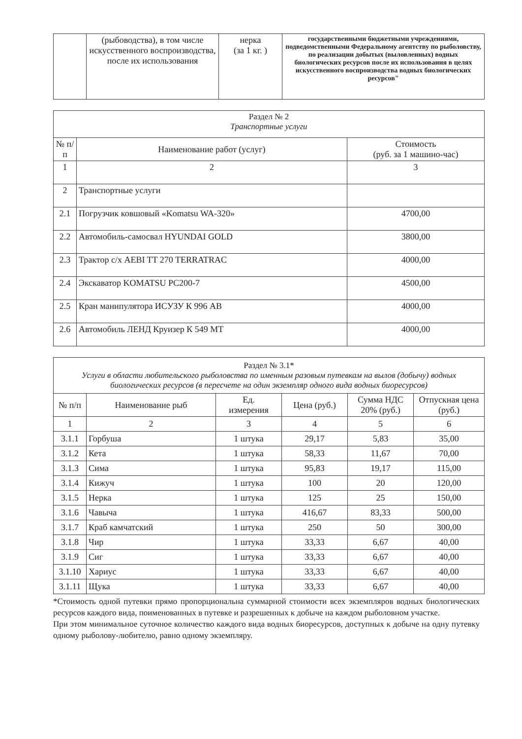| | (рыбоводства), в том числе искусственного воспроизводства, после их использования | нерка (за 1 кг. ) | государственными бюджетными учреждениями, подведомственными Федеральному агентству по рыболовству, по реализации добытых (выловленных) водных биологических ресурсов после их использования в целях искусственного воспроизводства водных биологических ресурсов" |
| Раздел № 2 Транспортные услуги | | |
| № п/п | Наименование работ (услуг) | Стоимость (руб. за 1 машино-час) |
| 1 | 2 | 3 |
| 2 | Транспортные услуги | |
| 2.1 | Погрузчик ковшовый «Komatsu WA-320» | 4700,00 |
| 2.2 | Автомобиль-самосвал HYUNDAI GOLD | 3800,00 |
| 2.3 | Трактор с/х AEBI TT 270 TERRATRAC | 4000,00 |
| 2.4 | Экскаватор KOMATSU PC200-7 | 4500,00 |
| 2.5 | Кран манипулятора ИСУЗУ К 996 АВ | 4000,00 |
| 2.6 | Автомобиль ЛЕНД Круизер К 549 МТ | 4000,00 |
| Раздел № 3.1* Услуги в области любительского рыболовства по именным разовым путевкам на вылов (добычу) водных биологических ресурсов (в пересчете на один экземпляр одного вида водных биоресурсов) | | | | | |
| № п/п | Наименование рыб | Ед. измерения | Цена (руб.) | Сумма НДС 20% (руб.) | Отпускная цена (руб.) |
| 1 | 2 | 3 | 4 | 5 | 6 |
| 3.1.1 | Горбуша | 1 штука | 29,17 | 5,83 | 35,00 |
| 3.1.2 | Кета | 1 штука | 58,33 | 11,67 | 70,00 |
| 3.1.3 | Сима | 1 штука | 95,83 | 19,17 | 115,00 |
| 3.1.4 | Кижуч | 1 штука | 100 | 20 | 120,00 |
| 3.1.5 | Нерка | 1 штука | 125 | 25 | 150,00 |
| 3.1.6 | Чавыча | 1 штука | 416,67 | 83,33 | 500,00 |
| 3.1.7 | Краб камчатский | 1 штука | 250 | 50 | 300,00 |
| 3.1.8 | Чир | 1 штука | 33,33 | 6,67 | 40,00 |
| 3.1.9 | Сиг | 1 штука | 33,33 | 6,67 | 40,00 |
| 3.1.10 | Хариус | 1 штука | 33,33 | 6,67 | 40,00 |
| 3.1.11 | Щука | 1 штука | 33,33 | 6,67 | 40,00 |
*Стоимость одной путевки прямо пропорциональна суммарной стоимости всех экземпляров водных биологических ресурсов каждого вида, поименованных в путевке и разрешенных к добыче на каждом рыболовном участке.
При этом минимальное суточное количество каждого вида водных биоресурсов, доступных к добыче на одну путевку одному рыболову-любителю, равно одному экземпляру.